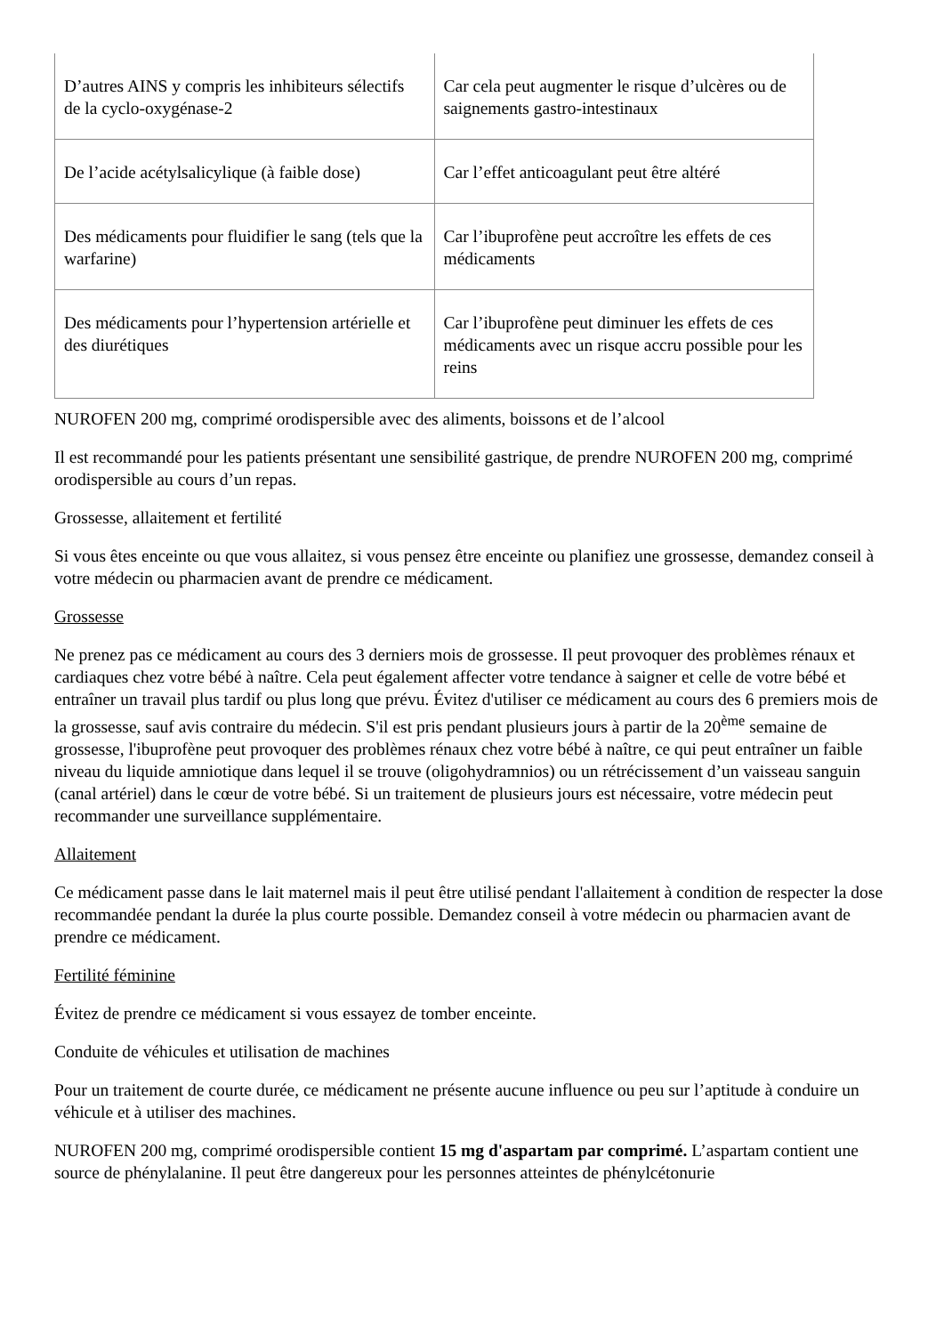| D’autres AINS y compris les inhibiteurs sélectifs de la cyclo-oxygénase-2 | Car cela peut augmenter le risque d’ulcères ou de saignements gastro-intestinaux |
| De l’acide acétylsalicylique (à faible dose) | Car l’effet anticoagulant peut être altéré |
| Des médicaments pour fluidifier le sang (tels que la warfarine) | Car l’ibuprofène peut accroître les effets de ces médicaments |
| Des médicaments pour l’hypertension artérielle et des diurétiques | Car l’ibuprofène peut diminuer les effets de ces médicaments avec un risque accru possible pour les reins |
NUROFEN 200 mg, comprimé orodispersible avec des aliments, boissons et de l’alcool
Il est recommandé pour les patients présentant une sensibilité gastrique, de prendre NUROFEN 200 mg, comprimé orodispersible au cours d’un repas.
Grossesse, allaitement et fertilité
Si vous êtes enceinte ou que vous allaitez, si vous pensez être enceinte ou planifiez une grossesse, demandez conseil à votre médecin ou pharmacien avant de prendre ce médicament.
Grossesse
Ne prenez pas ce médicament au cours des 3 derniers mois de grossesse. Il peut provoquer des problèmes rénaux et cardiaques chez votre bébé à naître. Cela peut également affecter votre tendance à saigner et celle de votre bébé et entraîner un travail plus tardif ou plus long que prévu. Évitez d'utiliser ce médicament au cours des 6 premiers mois de la grossesse, sauf avis contraire du médecin. S'il est pris pendant plusieurs jours à partir de la 20<sup>ème</sup> semaine de grossesse, l'ibuprofène peut provoquer des problèmes rénaux chez votre bébé à naître, ce qui peut entraîner un faible niveau du liquide amniotique dans lequel il se trouve (oligohydramnios) ou un rétrécissement d’un vaisseau sanguin (canal artériel) dans le cœur de votre bébé. Si un traitement de plusieurs jours est nécessaire, votre médecin peut recommander une surveillance supplémentaire.
Allaitement
Ce médicament passe dans le lait maternel mais il peut être utilisé pendant l'allaitement à condition de respecter la dose recommandée pendant la durée la plus courte possible. Demandez conseil à votre médecin ou pharmacien avant de prendre ce médicament.
Fertilité féminine
Évitez de prendre ce médicament si vous essayez de tomber enceinte.
Conduite de véhicules et utilisation de machines
Pour un traitement de courte durée, ce médicament ne présente aucune influence ou peu sur l’aptitude à conduire un véhicule et à utiliser des machines.
NUROFEN 200 mg, comprimé orodispersible contient 15 mg d'aspartam par comprimé. L’aspartam contient une source de phénylalanine. Il peut être dangereux pour les personnes atteintes de phénylcétonurie